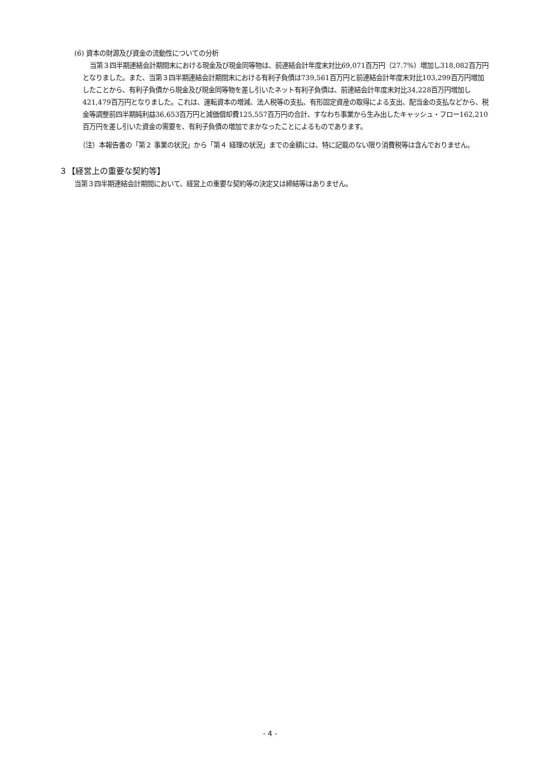(6) 資本の財源及び資金の流動性についての分析
当第３四半期連結会計期間末における現金及び現金同等物は、前連結会計年度末対比69,071百万円（27.7%）増加し318,082百万円となりました。また、当第３四半期連結会計期間末における有利子負債は739,561百万円と前連結会計年度末対比103,299百万円増加したことから、有利子負債から現金及び現金同等物を差し引いたネット有利子負債は、前連結会計年度末対比34,228百万円増加し421,479百万円となりました。これは、運転資本の増減、法人税等の支払、有形固定資産の取得による支出、配当金の支払などから、税金等調整前四半期純利益36,653百万円と減価償却費125,557百万円の合計、すなわち事業から生み出したキャッシュ・フロー162,210百万円を差し引いた資金の需要を、有利子負債の増加でまかなったことによるものであります。
（注）本報告書の「第２ 事業の状況」から「第４ 経理の状況」までの金額には、特に記載のない限り消費税等は含んでおりません。
３【経営上の重要な契約等】
当第３四半期連結会計期間において、経営上の重要な契約等の決定又は締結等はありません。
- 4 -